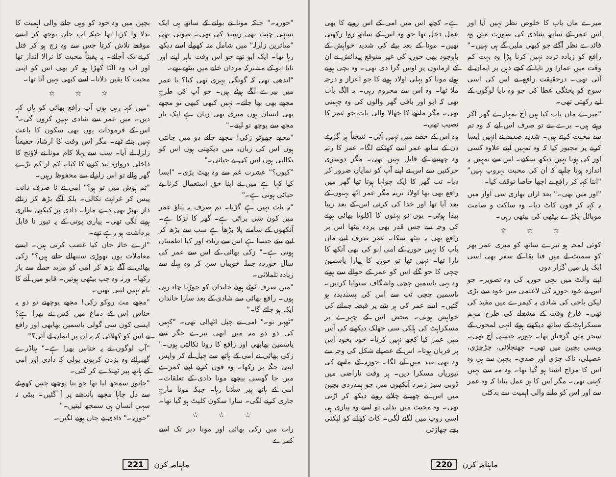میرے ماں باپ کا خلوص نظر نہیں آیا اور اس عمر کے ساتھ شادی کی صورت میں وہ فائدے نظر آگئے جو کبھی ملیں گے ہی نہیں۔" رافع کو زیادہ تردد نہیں کرنا پڑا وہ بہت کم وقت میں عمارا ور تایا کے کچے ذہن پر ایمان لے آئی تھی۔ درحقیقت رافع نے اس کی اسی سوچ کو پختگی عطا کی جو وہ تایا لوگوں کے لیے رکھتی تھی۔
"میرے ماں باپ کیا ہیں آج تمہارے گھر آکر رہتے ہیں۔ برے بنے تو صرف اس لیے کہ وہ تم سے محبت کرتے ہیں۔ شدید صدمے نے انہیں ایسا کرنے پر مجبور کیا کہ وہ تمہیں اپنے علاوہ کسی اور کی ہوتا نہیں دیکھ سکتے۔ اس سے تمہیں یہ اندازہ ہونا چاہیے کہ ان کی محبت بہروپ نہیں" "انتا کہہ کر رافع نے اچھا خاصا توقف کیا۔
"اور میں بھی۔" بعد ازاں بھاری سی آواز میں یہ کہہ کر فون کاٹ دیا۔ وہ ساکت و صامت موبائل پکڑے بیٹھی کی بیٹھی رہی۔
☆ ☆ ☆
کوئی لمحہ ہو تیرے ساتھ کو میری عمر بھر کو سمیٹ لے میں فنا بقا کے سفر بھی اسی ایک پل میں گزار دوں
اپنے والٹ میں بچی حوریہ کی وہ تصویر۔ جو اس نے خود حوریہ کی لاعلمی میں خود سے بڑی لیکن باجی کی شادی پہ کیمرے میں مقید کی تھی۔ فارغ وقت کے مشغلے کی طرح مبہم مسکراہٹ کے ساتھ دیکھتے ہوئے انہی لمحوں کے سحر میں گرفتار تھا۔ حوریہ جیسی آج تھی۔ ویسی بچپن میں تھی۔ جھنجلائی، چڑچڑی، عصیلی، ناک چڑی اور ضدی۔ بچپن سے ہی وہ اس کا مزاج آشنا ہو گیا تھا۔ وہ منہ سے نہیں کہتی تھی۔ مگر اس کا ہر عمل بتاتا کہ وہ عمر سے اور اس کو ملنے والی اہمیت سے بدکتی
ہے۔ کچھ اس میں امی کے اس رویے کا بھی عمل دخل تھا جو وہ اس کے ساتھ روا رکھتی تھیں۔ مونا کے بعد بیٹے کی شدید خواہش کے باوجود بھی حوریہ کی غیر متوقع پیدائش نے ان کے ارمانوں پر اوس گرا دی تھی۔ وہ بچی ہوتے ہوئے مونا کو پہلی اولاد ہونے کا جو اعزاز و درجہ ملا تھا۔ وہ اس سے محروم رہی۔ یہ الگ بات تھی کہ ابو اور باقی گھر والوں کی وہ چہیتی تھی۔ مگر ماتھے کا جھالا والی بات جو عمر کا نصیب تھی۔
وہ اس کے حصے میں نہیں آئی۔ نتیجتاً ہر گزرتے دن کے ساتھ عمر اسے کھٹکنے لگا۔ عمر کا رتبہ وہ چھیننے کے قابل نہیں تھی۔ مگر دوسری حرکتیں سے اس نے اپنے آپ کو نمایاں ضرور کر دیا۔ تب گھر کا ایک چولہا ہوتا تھا گھر میں رافع بھی تھا اولاد نرینہ مگر عمر اٹھ بہنوں کے بعد آیا تھا اور خدا کی کرنی اس کے بعد زیبا پیدا ہوئی۔ یوں نو بہنوں کا اکلوتا بھائی ہونے کی وجہ سے جس قدر بھی پردہ بیٹھا اس پر رافع بھی نہ بیٹھ سکا۔ عمر صرف اپنے ماں باپ کا نہیں حوریہ کے امی ابو کی بھی آنکھ کا تارا تھا۔ نہیں تھا تو حوریہ کا پیارا یاسمین چچی کا جو گلے اس کو عمر کے حوالے سے ہوتے وہ بہی یاسمین چچی واشگاف سنوایا کرتیں۔ یاسمین چچی تب سے اس کی پسندیدہ ہو گئیں۔ اسے عمر کی ہر شے پر قبضہ جمانے کی خواہش ہوتی۔ محض اس کے چہرے پر مسکراہٹ کی ہلکی سی جھلک دیکھنے کی آس میں عمر کیا کچھ نہیں کرتا۔ خود بخود اس پر قربان ہوتا۔ اس کے عصیلے شکل کی وجہ سے وہ بھی ضد میں آنے لگا۔ حوریہ کے ماتھے کی تیوریاں مسکرا دیں۔ ہر وقت ناراضی میں ڈوبی سبز زمرد آنکھوں میں جو ہمدردی بچپن میں اس نے چھینتے چلاتے روتے دیکھ کر اڑتی تھی۔ وہ محبت میں بدلی تو اسے وہ پیاری ہی اسی روپ میں لگنے لگی۔ کاٹ کھانے کو لپکتی بچے جھاڑتی
ماہنامہ کرن 220
"حوریہ۔" جبکہ مونا نے بولنے کے ساتھ ہی ایک تنبیہی چپت بھی رسید کی تھی۔ صوبی بھی "متاثرین زلزلہ" میں شامل منہ کھولے اسے دیکھ رہا تھا۔ ایک ابو تھے جو اس وقت باہر اپنے اور تایا ابو کے مشترکہ مردان خانے میں بیٹھے تھے۔
"اندھی تھی کہ گونگی بہری تھی کیا؟ یا عمر میں بیرے لگے ہوئے ہیں۔ جو آپ کی طرح مجھے بھی بھا جاتے۔ نہیں کبھی کبھی تو مجھے بھی انسان ہوں میری بھی زبان ہے ایک بار مجھ سے پوچھ تو لیتے۔"
"مجھے چھوٹو زکی! مجھے جانے دو میں جانتی ہوں اس کی زبان، میں دیکھتی ہوں اس کو نکالتی ہوں اس کی بے حیائی۔"
"کیوں؟" عشرت غم سے وہ پھٹ پڑی۔ "ایسا کیا کہا ہے میں نے اپنا حق استعمال کرنا بے حیائی ہوتی ہے۔"
"یہ بات نہیں ہے گڑیا۔ تم صرف یہ بتاؤ عمر میں کون سی برائی ہے۔ گھر کا لڑکا ہے۔ آنکھوں کے سامنے پلا بڑھا ہے سب سے بڑھ کر اپنے بیٹے جیسا ہے اس سے زیادہ اور کیا اطمینان ہوتی ہے۔" زکی بھائی کے اس سے عمر کی سال خوردہ جملہ خوبیاں سن کر وہ پہلے سے زیادہ تلملائی۔
"میں صرف ٹوٹے ہوئے خاندان کو جوڑنا چاہ رہی ہوں۔ رافع بھائی سے شادی کے بعد سارا خاندان ایک ہو جائے گا۔"
"ٹھہر تو۔" امی نے چپل اٹھالی تھی۔ "کہیں کی دو دو منہ میں ابھی تیرے جگر سے یاسمین بھابھی اور رافع کا رونا نکالتی ہوں۔" زکی بھائی نے امی کے ہاتھ سے چپل لے کر واپس اپنی جگہ پر رکھا۔ وہ فون کرنے اپنے کمرے میں جا گھسی پیچھے مونا دادی کے تعلقات۔ امی کے ہاتھ پیر سلانا رہا۔ جبکہ مونا مارچ جاری کرنے لگی۔ سارا سکون کلپٹ ہو گیا تھا۔
☆ ☆ ☆
رات میں زکی بھائی اور مونا دیر تک اسے کمرے
بچپن میں وہ خود کو وہی جانے والی اہمیت کا بدلا وا کرتا تھا جبکہ اب جان بوجھ کر ایسے موقعے تلاش کرتا جس سے وہ زچ ہو کر قتل کرنے تک آجائے۔ یہ یقیناً محبت کا نرالا انداز تھا اور اب وہ الٹا کھڑا ہو کر بھی اس کو اپنی محبت کا یقین دلاتا۔ اسے کبھی نہیں آتا تھا۔
☆ ☆ ☆
"میں کہہ رہی ہوں آپ رافع بھائی کو ہاں کہہ دیں۔ میں عمر سے شادی نہیں کروں گی۔" اس کے فرمودات یوں بھی سکون کا باعث نہیں بنتے تھے۔ مگر اس وقت کا ارشاد حقیقتاً زلزلہ لے آیا۔ سب سے پہلا کام مونا نے لاؤنج کا داخلی دروازہ بند کرنے کا کیا۔ کم از کم بڑے گھر والے تو اس زلزلے سے محفوظ رہیں۔
"تم ہوش میں تو ہو؟" امی نے نا صرف دانت پیس کر غراہٹ نکالی۔ بلکہ آگے بڑھ کر زناٹے دار تھپڑ بھی دے مارا۔ دادی پر کپکپی طاری ہونے لگی تھی۔ پیاری پوتی کے یہ تیور نا قابل برداشت ہو رہے تھے۔
"ارے خالہ جان کیا غضب کرتی ہیں۔ ایسے معاملات یوں تھوڑی سنبھالے جاتے ہیں؟" زکی بھائی نے آگے بڑھ کر امی کو مزید حملے سے باز رکھا۔ ورنہ وہ چپ بیٹھی ہوتیں۔ قابو میں آنے کا نام نہیں لیتی تھیں۔
"مجھے مت روکو زکی! مجھے پوچھنے تو دو یہ خناس اس کے دماغ میں کس نے بھرا ہے؟ ایسی کون سی گولی یاسمین بھابھی اور رافع نے اس کو کھلائی کہ یہ ان پر ایمان لے آئی؟"
"آپ لوگوں نے یہ خناس بھرا ہے۔" ہناڈرے گھبرائے وہ بزدن کریوں بولی کہ دادی اور امی کے ہاتھ پیر ٹھنڈے کر گئی۔
"جانور سمجھ لیا تھا جو بنا پوچھے جس کھونٹے سے دل چاہا مجھے باندھنے پر آ گئیں۔ بیٹی نہ سہی انسان ہی سمجھ لیتیں۔"
"حوریہ۔" دادی بے جان ہونے لگیں۔
ماہنامہ کرن 221